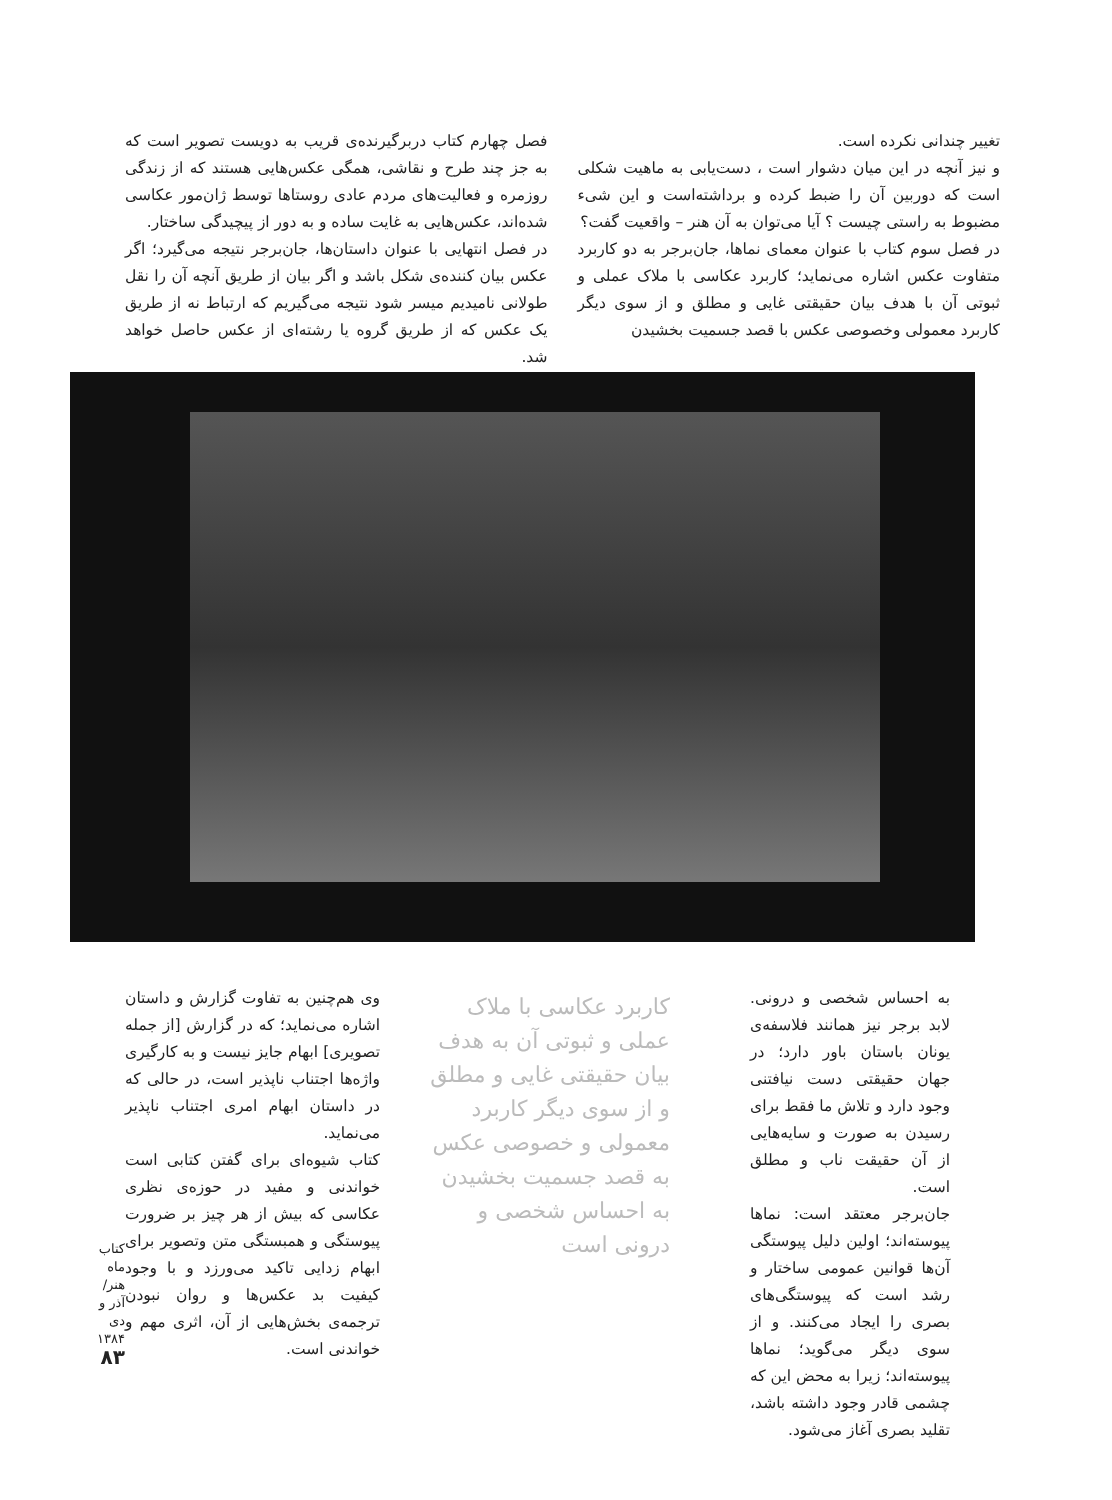تغییر چندانی نکرده است.
و نیز آنچه در این میان دشوار است ، دست‌یابی به ماهیت شکلی است که دوربین آن را ضبط کرده و برداشته‌است و این شیء مضبوط به راستی چیست ؟ آیا می‌توان به آن هنر – واقعیت گفت؟
در فصل سوم کتاب با عنوان معمای نماها، جان‌برجر به دو کاربرد متفاوت عکس اشاره می‌نماید؛ کاربرد عکاسی با ملاک عملی و ثبوتی آن با هدف بیان حقیقتی غایی و مطلق و از سوی دیگر کاربرد معمولی وخصوصی عکس با قصد جسمیت بخشیدن
فصل چهارم کتاب دربرگیرنده‌ی قریب به دویست تصویر است که به جز چند طرح و نقاشی، همگی عکس‌هایی هستند که از زندگی روزمره و فعالیت‌های مردم عادی روستاها توسط ژان‌مور عکاسی شده‌اند، عکس‌هایی به غایت ساده و به دور از پیچیدگی ساختار.
در فصل انتهایی با عنوان داستان‌ها، جان‌برجر نتیجه می‌گیرد؛ اگر عکس بیان کننده‌ی شکل باشد و اگر بیان از طریق آنچه آن را نقل طولانی نامیدیم میسر شود نتیجه می‌گیریم که ارتباط نه از طریق یک عکس که از طریق گروه یا رشته‌ای از عکس حاصل خواهد شد.
به احساس شخصی و درونی. لابد برجر نیز همانند فلاسفه‌ی یونان باستان باور دارد؛ در جهان حقیقتی دست نیافتنی وجود دارد و تلاش ما فقط برای رسیدن به صورت و سایه‌هایی از آن حقیقت ناب و مطلق است.
جان‌برجر معتقد است: نماها پیوسته‌اند؛ اولین دلیل پیوستگی آن‌ها قوانین عمومی ساختار و رشد است که پیوستگی‌های بصری را ایجاد می‌کنند. و از سوی دیگر می‌گوید؛ نماها پیوسته‌اند؛ زیرا به محض این که چشمی قادر وجود داشته باشد، تقلید بصری آغاز می‌شود.
کاربرد عکاسی با ملاک عملی و ثبوتی آن به هدف بیان حقیقتی غایی و مطلق و از سوی دیگر کاربرد معمولی و خصوصی عکس به قصد جسمیت بخشیدن به احساس شخصی و درونی است
وی هم‌چنین به تفاوت گزارش و داستان اشاره می‌نماید؛ که در گزارش [از جمله تصویری] ابهام جایز نیست و به کارگیری واژه‌ها اجتناب ناپذیر است، در حالی که در داستان ابهام امری اجتناب ناپذیر می‌نماید.
کتاب شیوه‌ای برای گفتن کتابی است خواندنی و مفید در حوزه‌ی نظری عکاسی که بیش از هر چیز بر ضرورت پیوستگی و همبستگی متن وتصویر برای ابهام زدایی تاکید می‌ورزد و با وجود کیفیت بد عکس‌ها و روان نبودن ترجمه‌ی بخش‌هایی از آن، اثری مهم و خواندنی است.
کتاب ماه هنر/ آذر و دی ۱۳۸۴
۸۳